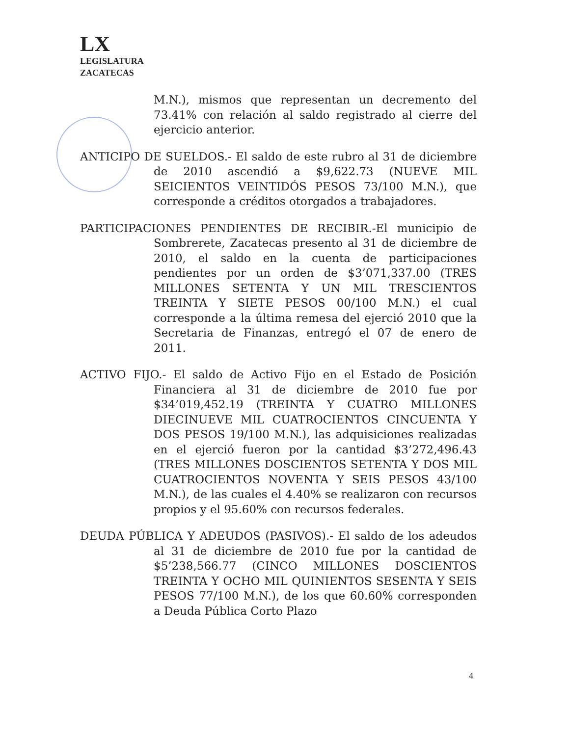LX
LEGISLATURA
ZACATECAS
M.N.), mismos que representan un decremento del 73.41% con relación al saldo registrado al cierre del ejercicio anterior.
ANTICIPO DE SUELDOS.- El saldo de este rubro al 31 de diciembre de 2010 ascendió a $9,622.73 (NUEVE MIL SEICIENTOS VEINTIDÓS PESOS 73/100 M.N.), que corresponde a créditos otorgados a trabajadores.
PARTICIPACIONES PENDIENTES DE RECIBIR.-El municipio de Sombrerete, Zacatecas presento al 31 de diciembre de 2010, el saldo en la cuenta de participaciones pendientes por un orden de $3’071,337.00 (TRES MILLONES SETENTA Y UN MIL TRESCIENTOS TREINTA Y SIETE PESOS 00/100 M.N.) el cual corresponde a la última remesa del ejerció 2010 que la Secretaria de Finanzas, entregó el 07 de enero de 2011.
ACTIVO FIJO.- El saldo de Activo Fijo en el Estado de Posición Financiera al 31 de diciembre de 2010 fue por $34’019,452.19 (TREINTA Y CUATRO MILLONES DIECINUEVE MIL CUATROCIENTOS CINCUENTA Y DOS PESOS 19/100 M.N.), las adquisiciones realizadas en el ejerció fueron por la cantidad $3’272,496.43 (TRES MILLONES DOSCIENTOS SETENTA Y DOS MIL CUATROCIENTOS NOVENTA Y SEIS PESOS 43/100 M.N.), de las cuales el 4.40% se realizaron con recursos propios y el 95.60% con recursos federales.
DEUDA PÚBLICA Y ADEUDOS (PASIVOS).- El saldo de los adeudos al 31 de diciembre de 2010 fue por la cantidad de $5’238,566.77 (CINCO MILLONES DOSCIENTOS TREINTA Y OCHO MIL QUINIENTOS SESENTA Y SEIS PESOS 77/100 M.N.), de los que 60.60% corresponden a Deuda Pública Corto Plazo
4